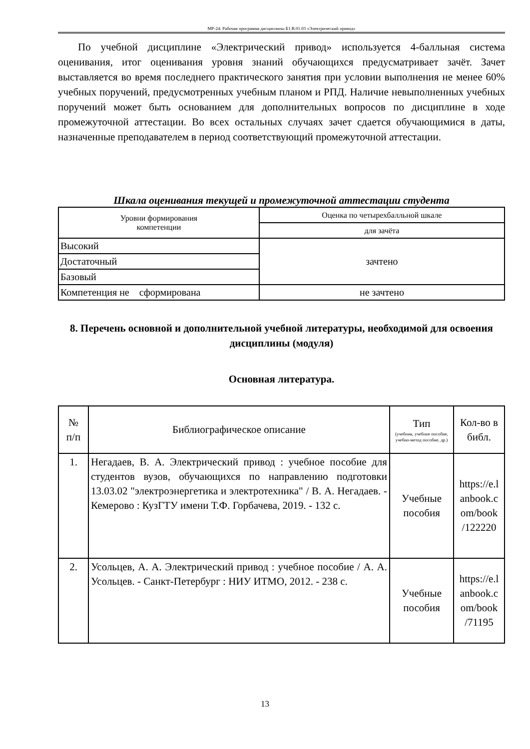МР-24: Рабочая программа дисциплины Б1.В.01.03 «Электрический привод»
По учебной дисциплине «Электрический привод» используется 4-балльная система оценивания, итог оценивания уровня знаний обучающихся предусматривает зачёт. Зачет выставляется во время последнего практического занятия при условии выполнения не менее 60% учебных поручений, предусмотренных учебным планом и РПД. Наличие невыполненных учебных поручений может быть основанием для дополнительных вопросов по дисциплине в ходе промежуточной аттестации. Во всех остальных случаях зачет сдается обучающимися в даты, назначенные преподавателем в период соответствующий промежуточной аттестации.
Шкала оценивания текущей и промежуточной аттестации студента
| Уровни формирования компетенции | Оценка по четырехбалльной шкале |
| | для зачёта |
| Высокий | зачтено |
| Достаточный | |
| Базовый | |
| Компетенция не сформирована | не зачтено |
8. Перечень основной и дополнительной учебной литературы, необходимой для освоения дисциплины (модуля)
Основная литература.
| № п/п | Библиографическое описание | Тип (учебник, учебное пособие, учебно-метод пособие, др.) | Кол-во в библ. |
| 1. | Негадаев, В. А. Электрический привод : учебное пособие для студентов вузов, обучающихся по направлению подготовки 13.03.02 "электроэнергетика и электротехника" / В. А. Негадаев. - Кемерово : КузГТУ имени Т.Ф. Горбачева, 2019. - 132 с. | Учебные пособия | https://e.l anbook.c om/book /122220 |
| 2. | Усольцев, А. А. Электрический привод : учебное пособие / А. А. Усольцев. - Санкт-Петербург : НИУ ИТМО, 2012. - 238 с. | Учебные пособия | https://e.l anbook.c om/book /71195 |
13